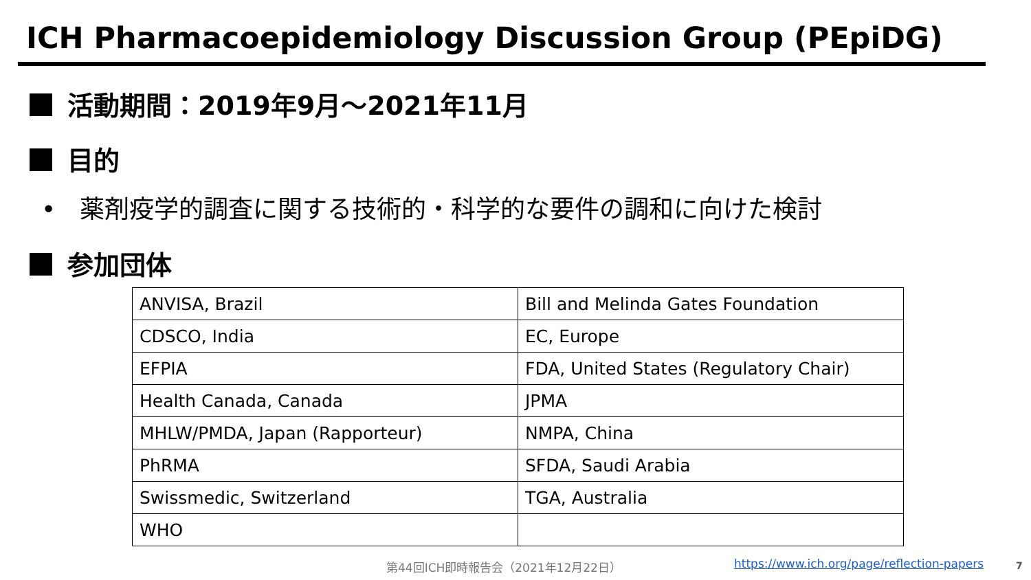ICH Pharmacoepidemiology Discussion Group (PEpiDG)
活動期間：2019年9月～2021年11月
目的
• 薬剤疫学的調査に関する技術的・科学的な要件の調和に向けた検討
参加団体
| ANVISA, Brazil | Bill and Melinda Gates Foundation |
| CDSCO, India | EC, Europe |
| EFPIA | FDA, United States (Regulatory Chair) |
| Health Canada, Canada | JPMA |
| MHLW/PMDA, Japan (Rapporteur) | NMPA, China |
| PhRMA | SFDA, Saudi Arabia |
| Swissmedic, Switzerland | TGA, Australia |
| WHO | |
第44回ICH即時報告会（2021年12月22日）
https://www.ich.org/page/reflection-papers
7